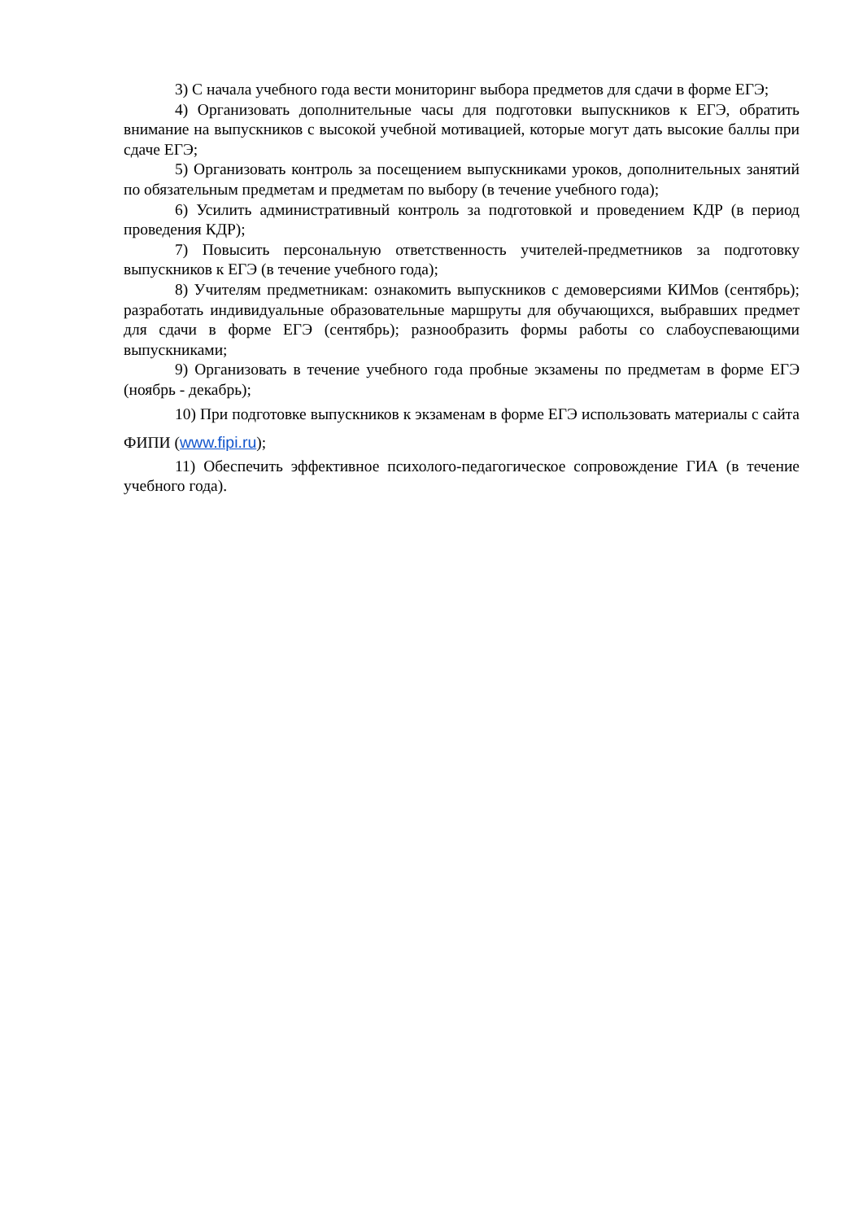3) С начала учебного года вести мониторинг выбора предметов для сдачи в форме ЕГЭ;
4) Организовать дополнительные часы для подготовки выпускников к ЕГЭ, обратить внимание на выпускников с высокой учебной мотивацией, которые могут дать высокие баллы при сдаче ЕГЭ;
5) Организовать контроль за посещением выпускниками уроков, дополнительных занятий по обязательным предметам и предметам по выбору (в течение учебного года);
6) Усилить административный контроль за подготовкой и проведением КДР (в период проведения КДР);
7) Повысить персональную ответственность учителей-предметников за подготовку выпускников к ЕГЭ (в течение учебного года);
8) Учителям предметникам: ознакомить выпускников с демоверсиями КИМов (сентябрь); разработать индивидуальные образовательные маршруты для обучающихся, выбравших предмет для сдачи в форме ЕГЭ (сентябрь); разнообразить формы работы со слабоуспевающими выпускниками;
9) Организовать в течение учебного года пробные экзамены по предметам в форме ЕГЭ (ноябрь - декабрь);
10) При подготовке выпускников к экзаменам в форме ЕГЭ использовать материалы с сайта ФИПИ (www.fipi.ru);
11) Обеспечить эффективное психолого-педагогическое сопровождение ГИА (в течение учебного года).